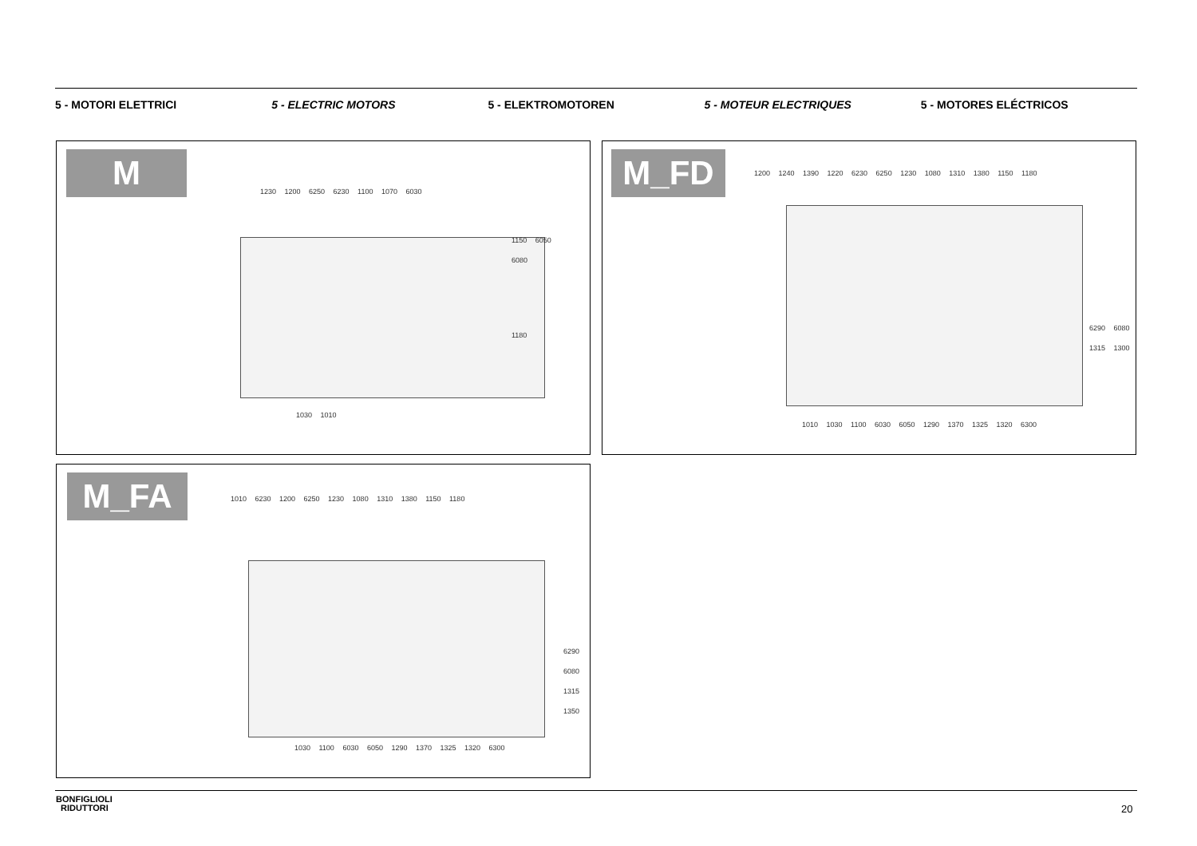5 - MOTORI ELETTRICI 5 - ELECTRIC MOTORS 5 - ELEKTROMOTOREN 5 - MOTEUR ELECTRIQUES 5 - MOTORES ELÉCTRICOS
M
1230 1200 6250 6230 1100 1070 6030
1150 6050 6080
1180
1030 1010
M_FD
1200 1240 1390 1220 6230 6250 1230 1080 1310 1380 1150 1180
6290 6080 1315 1300
1010 1030 1100 6030 6050 1290 1370 1325 1320 6300
M_FA
1010 6230 1200 6250 1230 1080 1310 1380 1150 1180
6290 6080 1315 1350
1030 1100 6030 6050 1290 1370 1325 1320 6300
BONFIGLIOLI
RIDUTTORI
20